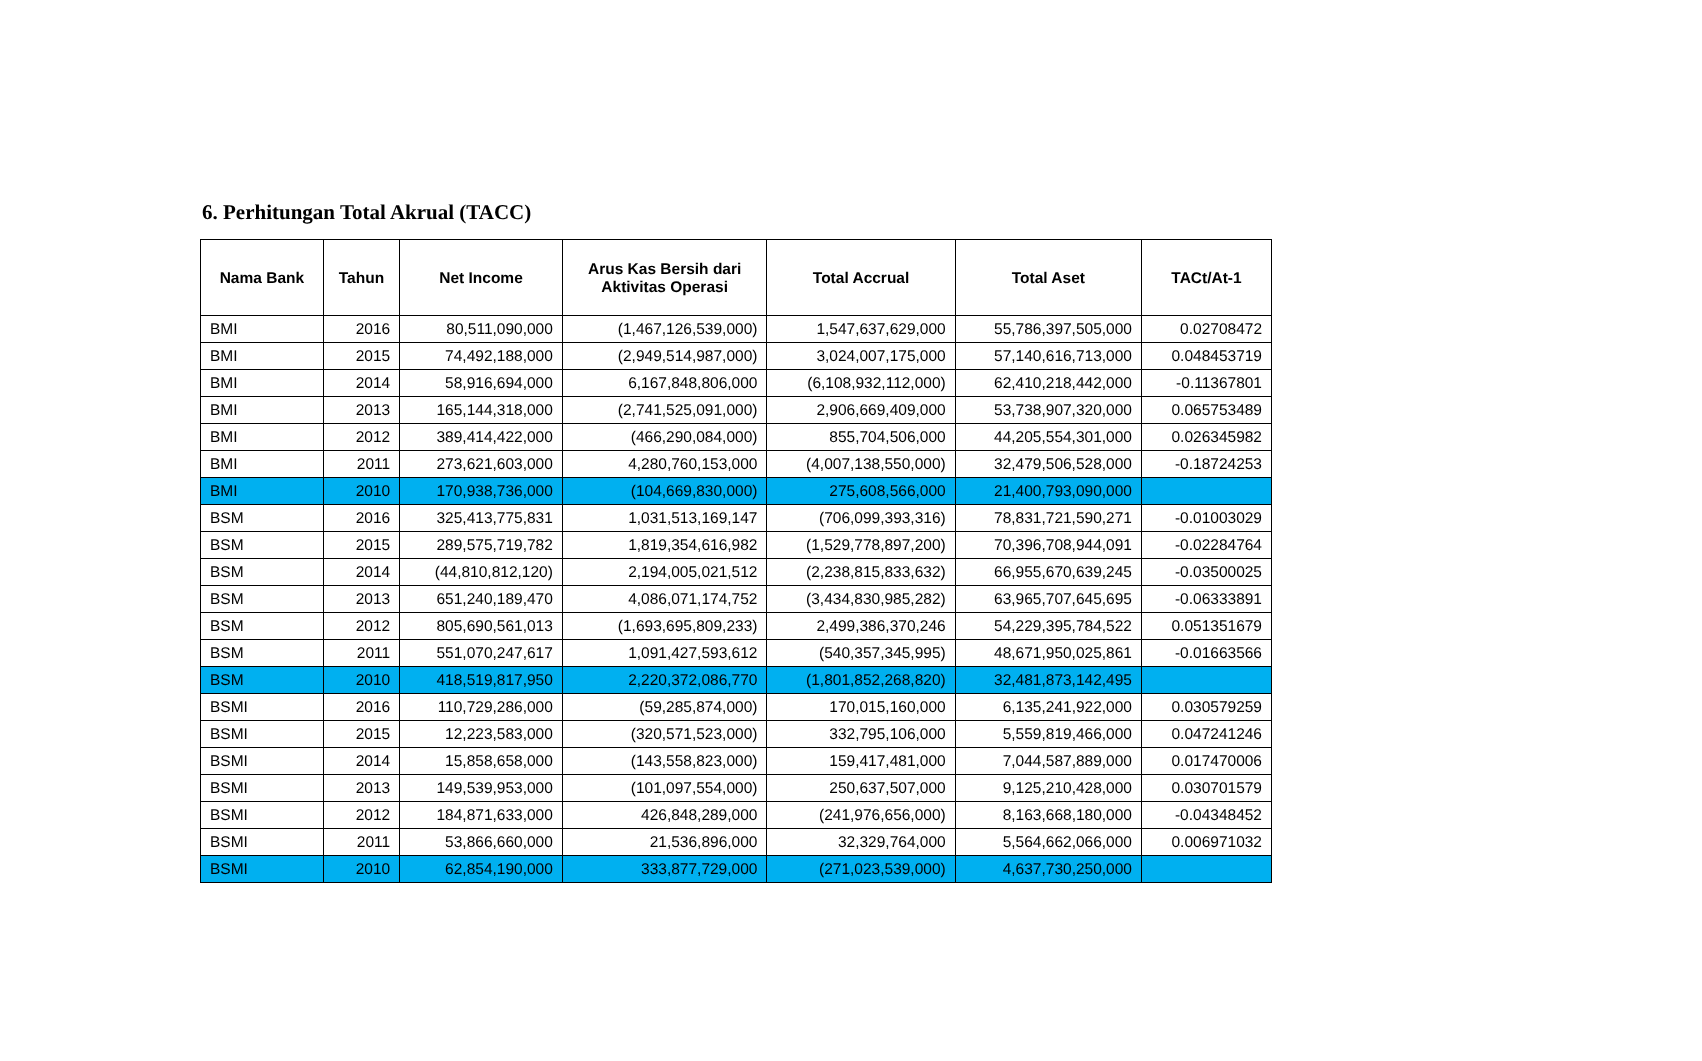6. Perhitungan Total Akrual (TACC)
| Nama Bank | Tahun | Net Income | Arus Kas Bersih dari Aktivitas Operasi | Total Accrual | Total Aset | TACt/At-1 |
| --- | --- | --- | --- | --- | --- | --- |
| BMI | 2016 | 80,511,090,000 | (1,467,126,539,000) | 1,547,637,629,000 | 55,786,397,505,000 | 0.02708472 |
| BMI | 2015 | 74,492,188,000 | (2,949,514,987,000) | 3,024,007,175,000 | 57,140,616,713,000 | 0.048453719 |
| BMI | 2014 | 58,916,694,000 | 6,167,848,806,000 | (6,108,932,112,000) | 62,410,218,442,000 | -0.11367801 |
| BMI | 2013 | 165,144,318,000 | (2,741,525,091,000) | 2,906,669,409,000 | 53,738,907,320,000 | 0.065753489 |
| BMI | 2012 | 389,414,422,000 | (466,290,084,000) | 855,704,506,000 | 44,205,554,301,000 | 0.026345982 |
| BMI | 2011 | 273,621,603,000 | 4,280,760,153,000 | (4,007,138,550,000) | 32,479,506,528,000 | -0.18724253 |
| BMI | 2010 | 170,938,736,000 | (104,669,830,000) | 275,608,566,000 | 21,400,793,090,000 | |
| BSM | 2016 | 325,413,775,831 | 1,031,513,169,147 | (706,099,393,316) | 78,831,721,590,271 | -0.01003029 |
| BSM | 2015 | 289,575,719,782 | 1,819,354,616,982 | (1,529,778,897,200) | 70,396,708,944,091 | -0.02284764 |
| BSM | 2014 | (44,810,812,120) | 2,194,005,021,512 | (2,238,815,833,632) | 66,955,670,639,245 | -0.03500025 |
| BSM | 2013 | 651,240,189,470 | 4,086,071,174,752 | (3,434,830,985,282) | 63,965,707,645,695 | -0.06333891 |
| BSM | 2012 | 805,690,561,013 | (1,693,695,809,233) | 2,499,386,370,246 | 54,229,395,784,522 | 0.051351679 |
| BSM | 2011 | 551,070,247,617 | 1,091,427,593,612 | (540,357,345,995) | 48,671,950,025,861 | -0.01663566 |
| BSM | 2010 | 418,519,817,950 | 2,220,372,086,770 | (1,801,852,268,820) | 32,481,873,142,495 | |
| BSMI | 2016 | 110,729,286,000 | (59,285,874,000) | 170,015,160,000 | 6,135,241,922,000 | 0.030579259 |
| BSMI | 2015 | 12,223,583,000 | (320,571,523,000) | 332,795,106,000 | 5,559,819,466,000 | 0.047241246 |
| BSMI | 2014 | 15,858,658,000 | (143,558,823,000) | 159,417,481,000 | 7,044,587,889,000 | 0.017470006 |
| BSMI | 2013 | 149,539,953,000 | (101,097,554,000) | 250,637,507,000 | 9,125,210,428,000 | 0.030701579 |
| BSMI | 2012 | 184,871,633,000 | 426,848,289,000 | (241,976,656,000) | 8,163,668,180,000 | -0.04348452 |
| BSMI | 2011 | 53,866,660,000 | 21,536,896,000 | 32,329,764,000 | 5,564,662,066,000 | 0.006971032 |
| BSMI | 2010 | 62,854,190,000 | 333,877,729,000 | (271,023,539,000) | 4,637,730,250,000 | |